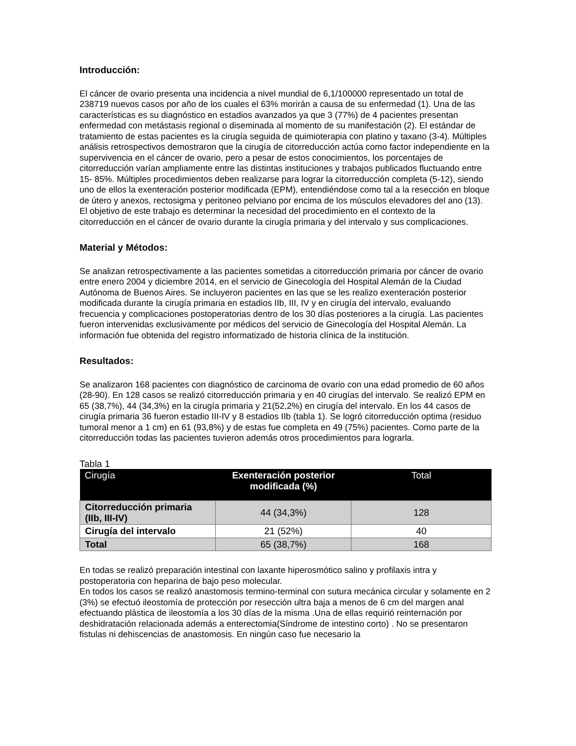Introducción:
El cáncer de ovario presenta una incidencia a nivel mundial de 6,1/100000 representado un total de 238719 nuevos casos por año de los cuales el 63% morirán a causa de su enfermedad (1). Una de las características es su diagnóstico en estadios avanzados ya que 3 (77%) de 4 pacientes presentan enfermedad con metástasis regional o diseminada al momento de su manifestación (2). El estándar de tratamiento de estas pacientes es la cirugía seguida de quimioterapia con platino y taxano (3-4). Múltiples análisis retrospectivos demostraron que la cirugía de citorreducción actúa como factor independiente en la supervivencia en el cáncer de ovario, pero a pesar de estos conocimientos, los porcentajes de citorreducción varían ampliamente entre las distintas instituciones y trabajos publicados fluctuando entre 15- 85%. Múltiples procedimientos deben realizarse para lograr la citorreducción completa (5-12), siendo uno de ellos la exenteración posterior modificada (EPM), entendiéndose como tal a la resección en bloque de útero y anexos, rectosigma y peritoneo pelviano por encima de los músculos elevadores del ano (13). El objetivo de este trabajo es determinar la necesidad del procedimiento en el contexto de la citorreducción en el cáncer de ovario durante la cirugía primaria y del intervalo y sus complicaciones.
Material y Métodos:
Se analizan retrospectivamente a las pacientes sometidas a citorreducción primaria por cáncer de ovario entre enero 2004 y diciembre 2014, en el servicio de Ginecología del Hospital Alemán de la Ciudad Autónoma de Buenos Aires. Se incluyeron pacientes en las que se les realizo exenteración posterior modificada durante la cirugía primaria en estadios IIb, III, IV y en cirugía del intervalo, evaluando frecuencia y complicaciones postoperatorias dentro de los 30 días posteriores a la cirugía. Las pacientes fueron intervenidas exclusivamente por médicos del servicio de Ginecología del Hospital Alemán. La información fue obtenida del registro informatizado de historia clínica de la institución.
Resultados:
Se analizaron 168 pacientes con diagnóstico de carcinoma de ovario con una edad promedio de 60 años (28-90). En 128 casos se realizó citorreducción primaria y en 40 cirugías del intervalo. Se realizó EPM en 65 (38,7%), 44 (34,3%) en la cirugía primaria y 21(52,2%) en cirugía del intervalo. En los 44 casos de cirugía primaria 36 fueron estadio III-IV y 8 estadios IIb (tabla 1). Se logró citorreducción optima (residuo tumoral menor a 1 cm) en 61 (93,8%) y de estas fue completa en 49 (75%) pacientes. Como parte de la citorreducción todas las pacientes tuvieron además otros procedimientos para lograrla.
Tabla 1
| Cirugía | Exenteración posterior modificada (%) | Total |
| --- | --- | --- |
| Citorreducción primaria (IIb, III-IV) | 44 (34,3%) | 128 |
| Cirugía del intervalo | 21 (52%) | 40 |
| Total | 65 (38,7%) | 168 |
En todas se realizó preparación intestinal con laxante hiperosmótico salino y profilaxis intra y postoperatoria con heparina de bajo peso molecular.
En todos los casos se realizó anastomosis termino-terminal con sutura mecánica circular y solamente en 2 (3%) se efectuó ileostomía de protección por resección ultra baja a menos de 6 cm del margen anal efectuando plástica de ileostomía a los 30 días de la misma .Una de ellas requirió reinternación por deshidratación relacionada además a enterectomia(Síndrome de intestino corto) . No se presentaron fistulas ni dehiscencias de anastomosis. En ningún caso fue necesario la